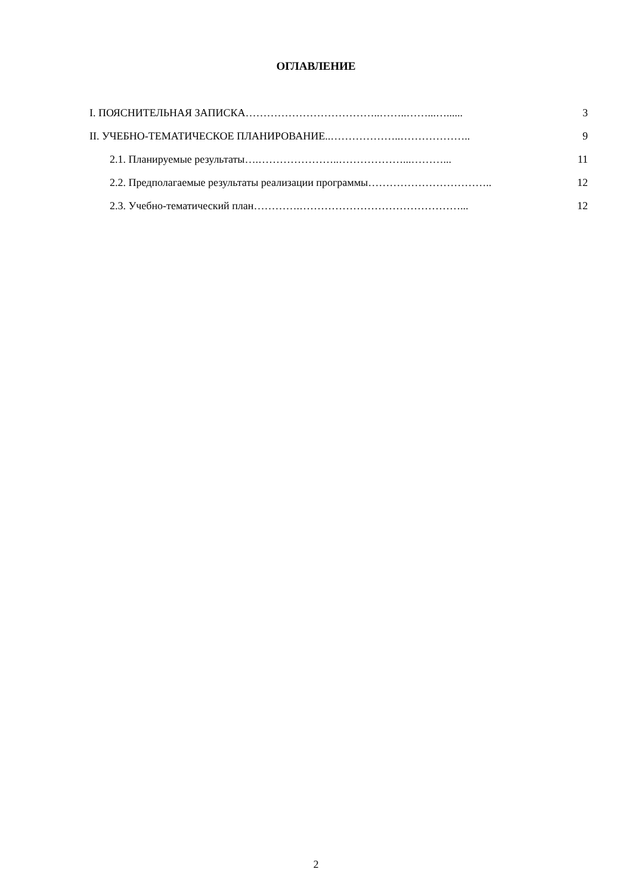ОГЛАВЛЕНИЕ
| I. ПОЯСНИТЕЛЬНАЯ ЗАПИСКА………………………………..……..……...…...... | 3 |
| II. УЧЕБНО-ТЕМАТИЧЕСКОЕ ПЛАНИРОВАНИЕ..………………..……………….. | 9 |
| 2.1. Планируемые результаты….…………………..………………...………... | 11 |
| 2.2. Предполагаемые результаты реализации программы…………………………….. | 12 |
| 2.3. Учебно-тематический план………….………………………………………... | 12 |
2